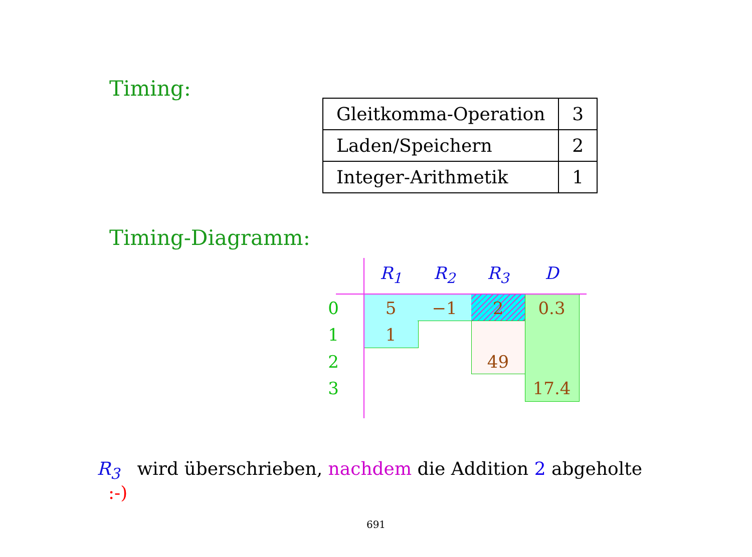Timing:
| Gleitkomma-Operation | 3 |
| Laden/Speichern | 2 |
| Integer-Arithmetik | 1 |
Timing-Diagramm:
R<sub>1</sub> R<sub>2</sub> R<sub>3</sub> D
0 5 −1 2 0.3
1 1
2 49
3 17.4
R<sub>3</sub> wird überschrieben, nachdem die Addition 2 abgeholte :-)
691